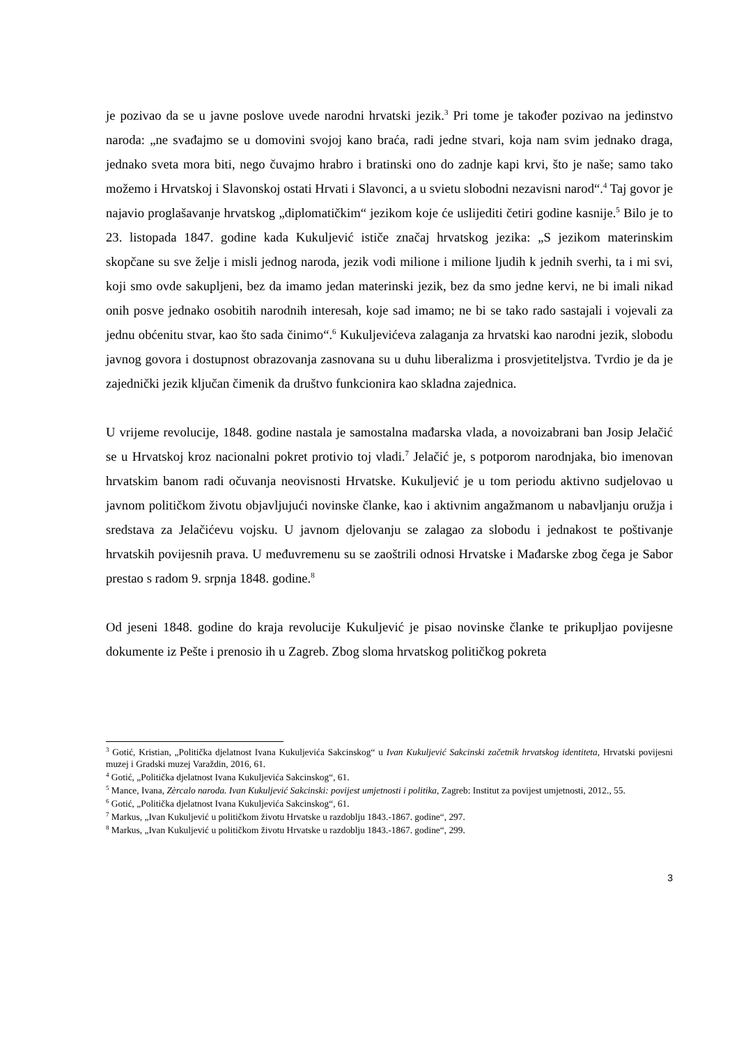je pozivao da se u javne poslove uvede narodni hrvatski jezik.<sup>3</sup> Pri tome je također pozivao na jedinstvo naroda: „ne svađajmo se u domovini svojoj kano braća, radi jedne stvari, koja nam svim jednako draga, jednako sveta mora biti, nego čuvajmo hrabro i bratinski ono do zadnje kapi krvi, što je naše; samo tako možemo i Hrvatskoj i Slavonskoj ostati Hrvati i Slavonci, a u svietu slobodni nezavisni narod“.<sup>4</sup> Taj govor je najavio proglašavanje hrvatskog „diplomatičkim“ jezikom koje će uslijediti četiri godine kasnije.<sup>5</sup> Bilo je to 23. listopada 1847. godine kada Kukuljević ističe značaj hrvatskog jezika: „S jezikom materinskim skopčane su sve želje i misli jednog naroda, jezik vodi milione i milione ljudih k jednih sverhi, ta i mi svi, koji smo ovde sakupljeni, bez da imamo jedan materinski jezik, bez da smo jedne kervi, ne bi imali nikad onih posve jednako osobitih narodnih interesah, koje sad imamo; ne bi se tako rado sastajali i vojevali za jednu obćenitu stvar, kao što sada činimo“.<sup>6</sup> Kukuljevićeva zalaganja za hrvatski kao narodni jezik, slobodu javnog govora i dostupnost obrazovanja zasnovana su u duhu liberalizma i prosvjetiteljstva. Tvrdio je da je zajednički jezik ključan čimenik da društvo funkcionira kao skladna zajednica.
U vrijeme revolucije, 1848. godine nastala je samostalna mađarska vlada, a novoizabrani ban Josip Jelačić se u Hrvatskoj kroz nacionalni pokret protivio toj vladi.<sup>7</sup> Jelačić je, s potporom narodnjaka, bio imenovan hrvatskim banom radi očuvanja neovisnosti Hrvatske. Kukuljević je u tom periodu aktivno sudjelovao u javnom političkom životu objavljujući novinske članke, kao i aktivnim angažmanom u nabavljanju oružja i sredstava za Jelačićevu vojsku. U javnom djelovanju se zalagao za slobodu i jednakost te poštivanje hrvatskih povijesnih prava. U međuvremenu su se zaoštrili odnosi Hrvatske i Mađarske zbog čega je Sabor prestao s radom 9. srpnja 1848. godine.<sup>8</sup>
Od jeseni 1848. godine do kraja revolucije Kukuljević je pisao novinske članke te prikupljao povijesne dokumente iz Pešte i prenosio ih u Zagreb. Zbog sloma hrvatskog političkog pokreta
<sup>3</sup> Gotić, Kristian, „Politička djelatnost Ivana Kukuljevića Sakcinskog“ u Ivan Kukuljević Sakcinski začetnik hrvatskog identiteta, Hrvatski povijesni muzej i Gradski muzej Varaždin, 2016, 61.
<sup>4</sup> Gotić, „Politička djelatnost Ivana Kukuljevića Sakcinskog“, 61.
<sup>5</sup> Mance, Ivana, Zèrcalo naroda. Ivan Kukuljević Sakcinski: povijest umjetnosti i politika, Zagreb: Institut za povijest umjetnosti, 2012., 55.
<sup>6</sup> Gotić, „Politička djelatnost Ivana Kukuljevića Sakcinskog“, 61.
<sup>7</sup> Markus, „Ivan Kukuljević u političkom životu Hrvatske u razdoblju 1843.-1867. godine“, 297.
<sup>8</sup> Markus, „Ivan Kukuljević u političkom životu Hrvatske u razdoblju 1843.-1867. godine“, 299.
3